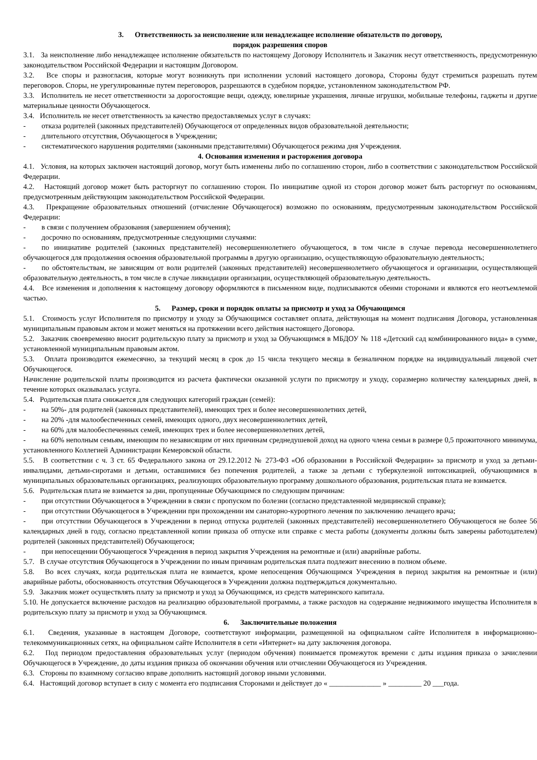3. Ответственность за неисполнение или ненадлежащее исполнение обязательств по договору,
порядок разрешения споров
3.1. За неисполнение либо ненадлежащее исполнение обязательств по настоящему Договору Исполнитель и Заказчик несут ответственность, предусмотренную законодательством Российской Федерации и настоящим Договором.
3.2. Все споры и разногласия, которые могут возникнуть при исполнении условий настоящего договора, Стороны будут стремиться разрешать путем переговоров. Споры, не урегулированные путем переговоров, разрешаются в судебном порядке, установленном законодательством РФ.
3.3. Исполнитель не несет ответственности за дорогостоящие вещи, одежду, ювелирные украшения, личные игрушки, мобильные телефоны, гаджеты и другие материальные ценности Обучающегося.
3.4. Исполнитель не несет ответственность за качество предоставляемых услуг в случаях:
- отказа родителей (законных представителей) Обучающегося от определенных видов образовательной деятельности;
- длительного отсутствия, Обучающегося в Учреждении;
- систематического нарушения родителями (законными представителями) Обучающегося режима дня Учреждения.
4. Основания изменения и расторжения договора
4.1. Условия, на которых заключен настоящий договор, могут быть изменены либо по соглашению сторон, либо в соответствии с законодательством Российской Федерации.
4.2. Настоящий договор может быть расторгнут по соглашению сторон. По инициативе одной из сторон договор может быть расторгнут по основаниям, предусмотренным действующим законодательством Российской Федерации.
4.3. Прекращение образовательных отношений (отчисление Обучающегося) возможно по основаниям, предусмотренным законодательством Российской Федерации:
- в связи с получением образования (завершением обучения);
- досрочно по основаниям, предусмотренные следующими случаями:
- по инициативе родителей (законных представителей) несовершеннолетнего обучающегося, в том числе в случае перевода несовершеннолетнего обучающегося для продолжения освоения образовательной программы в другую организацию, осуществляющую образовательную деятельность;
- по обстоятельствам, не зависящим от воли родителей (законных представителей) несовершеннолетнего обучающегося и организации, осуществляющей образовательную деятельность, в том числе в случае ликвидации организации, осуществляющей образовательную деятельность.
4.4. Все изменения и дополнения к настоящему договору оформляются в письменном виде, подписываются обеими сторонами и являются его неотъемлемой частью.
5. Размер, сроки и порядок оплаты за присмотр и уход за Обучающимся
5.1. Стоимость услуг Исполнителя по присмотру и уходу за Обучающимся составляет оплата, действующая на момент подписания Договора, установленная муниципальным правовым актом и может меняться на протяжении всего действия настоящего Договора.
5.2. Заказчик своевременно вносит родительскую плату за присмотр и уход за Обучающимся в МБДОУ № 118 «Детский сад комбинированного вида» в сумме, установленной муниципальным правовым актом.
5.3. Оплата производится ежемесячно, за текущий месяц в срок до 15 числа текущего месяца в безналичном порядке на индивидуальный лицевой счет Обучающегося.
Начисление родительской платы производится из расчета фактически оказанной услуги по присмотру и уходу, соразмерно количеству календарных дней, в течение которых оказывалась услуга.
5.4. Родительская плата снижается для следующих категорий граждан (семей):
- на 50%- для родителей (законных представителей), имеющих трех и более несовершеннолетних детей,
- на 20% -для малообеспеченных семей, имеющих одного, двух несовершеннолетних детей,
- на 60% для малообеспеченных семей, имеющих трех и более несовершеннолетних детей,
- на 60% неполным семьям, имеющим по независящим от них причинам среднедушевой доход на одного члена семьи в размере 0,5 прожиточного минимума, установленного Коллегией Администрации Кемеровской области.
5.5. В соответствии с ч. 3 ст. 65 Федерального закона от 29.12.2012 № 273-ФЗ «Об образовании в Российской Федерации» за присмотр и уход за детьми-инвалидами, детьми-сиротами и детьми, оставшимися без попечения родителей, а также за детьми с туберкулезной интоксикацией, обучающимися в муниципальных образовательных организациях, реализующих образовательную программу дошкольного образования, родительская плата не взимается.
5.6. Родительская плата не взимается за дни, пропущенные Обучающимся по следующим причинам:
- при отсутствии Обучающегося в Учреждении в связи с пропуском по болезни (согласно представленной медицинской справке);
- при отсутствии Обучающегося в Учреждении при прохождении им санаторно-курортного лечения по заключению лечащего врача;
- при отсутствии Обучающегося в Учреждении в период отпуска родителей (законных представителей) несовершеннолетнего Обучающегося не более 56 календарных дней в году, согласно представленной копии приказа об отпуске или справке с места работы (документы должны быть заверены работодателем) родителей (законных представителей) Обучающегося;
- при непосещении Обучающегося Учреждения в период закрытия Учреждения на ремонтные и (или) аварийные работы.
5.7. В случае отсутствия Обучающегося в Учреждении по иным причинам родительская плата подлежит внесению в полном объеме.
5.8. Во всех случаях, когда родительская плата не взимается, кроме непосещения Обучающимся Учреждения в период закрытия на ремонтные и (или) аварийные работы, обоснованность отсутствия Обучающегося в Учреждении должна подтверждаться документально.
5.9. Заказчик может осуществлять плату за присмотр и уход за Обучающимся, из средств материнского капитала.
5.10. Не допускается включение расходов на реализацию образовательной программы, а также расходов на содержание недвижимого имущества Исполнителя в родительскую плату за присмотр и уход за Обучающимся.
6. Заключительные положения
6.1. Сведения, указанные в настоящем Договоре, соответствуют информации, размещенной на официальном сайте Исполнителя в информационно-телекоммуникационных сетях, на официальном сайте Исполнителя в сети «Интернет» на дату заключения договора.
6.2. Под периодом предоставления образовательных услуг (периодом обучения) понимается промежуток времени с даты издания приказа о зачислении Обучающегося в Учреждение, до даты издания приказа об окончании обучения или отчислении Обучающегося из Учреждения.
6.3. Стороны по взаимному согласию вправе дополнить настоящий договор иными условиями.
6.4. Настоящий договор вступает в силу с момента его подписания Сторонами и действует до « ______________ » _________ 20 ___года.